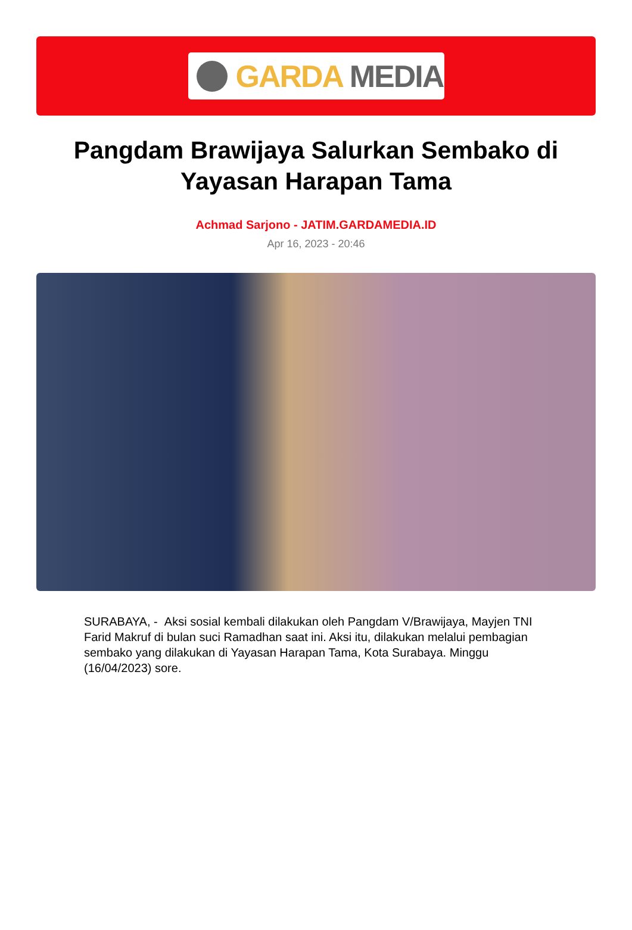GARDA MEDIA
Pangdam Brawijaya Salurkan Sembako di Yayasan Harapan Tama
Achmad Sarjono - JATIM.GARDAMEDIA.ID
Apr 16, 2023 - 20:46
SURABAYA, - Aksi sosial kembali dilakukan oleh Pangdam V/Brawijaya, Mayjen TNI Farid Makruf di bulan suci Ramadhan saat ini. Aksi itu, dilakukan melalui pembagian sembako yang dilakukan di Yayasan Harapan Tama, Kota Surabaya. Minggu (16/04/2023) sore.